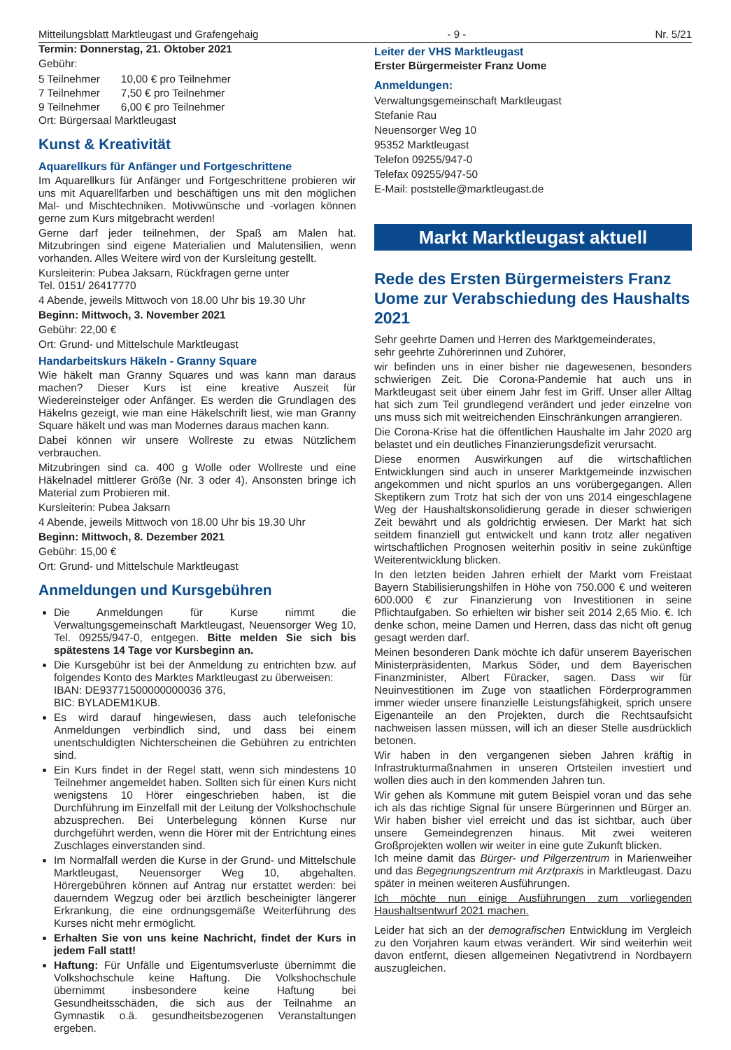Mitteilungsblatt Marktleugast und Grafengehaig - 9 - Nr. 5/21
Termin: Donnerstag, 21. Oktober 2021
Gebühr:
| 5 Teilnehmer | 10,00 € pro Teilnehmer |
| 7 Teilnehmer | 7,50 € pro Teilnehmer |
| 9 Teilnehmer | 6,00 € pro Teilnehmer |
Ort: Bürgersaal Marktleugast
Kunst & Kreativität
Aquarellkurs für Anfänger und Fortgeschrittene
Im Aquarellkurs für Anfänger und Fortgeschrittene probieren wir uns mit Aquarellfarben und beschäftigen uns mit den möglichen Mal- und Mischtechniken. Motivwünsche und -vorlagen können gerne zum Kurs mitgebracht werden!
Gerne darf jeder teilnehmen, der Spaß am Malen hat. Mitzubringen sind eigene Materialien und Malutensilien, wenn vorhanden. Alles Weitere wird von der Kursleitung gestellt.
Kursleiterin: Pubea Jaksarn, Rückfragen gerne unter
Tel. 0151/ 26417770
4 Abende, jeweils Mittwoch von 18.00 Uhr bis 19.30 Uhr
Beginn: Mittwoch, 3. November 2021
Gebühr: 22,00 €
Ort: Grund- und Mittelschule Marktleugast
Handarbeitskurs Häkeln - Granny Square
Wie häkelt man Granny Squares und was kann man daraus machen? Dieser Kurs ist eine kreative Auszeit für Wiedereinsteiger oder Anfänger. Es werden die Grundlagen des Häkelns gezeigt, wie man eine Häkelschrift liest, wie man Granny Square häkelt und was man Modernes daraus machen kann.
Dabei können wir unsere Wollreste zu etwas Nützlichem verbrauchen.
Mitzubringen sind ca. 400 g Wolle oder Wollreste und eine Häkelnadel mittlerer Größe (Nr. 3 oder 4). Ansonsten bringe ich Material zum Probieren mit.
Kursleiterin: Pubea Jaksarn
4 Abende, jeweils Mittwoch von 18.00 Uhr bis 19.30 Uhr
Beginn: Mittwoch, 8. Dezember 2021
Gebühr: 15,00 €
Ort: Grund- und Mittelschule Marktleugast
Anmeldungen und Kursgebühren
Die Anmeldungen für Kurse nimmt die Verwaltungsgemeinschaft Marktleugast, Neuensorger Weg 10, Tel. 09255/947-0, entgegen. Bitte melden Sie sich bis spätestens 14 Tage vor Kursbeginn an.
Die Kursgebühr ist bei der Anmeldung zu entrichten bzw. auf folgendes Konto des Marktes Marktleugast zu überweisen:
IBAN: DE93771500000000036 376,
BIC: BYLADEM1KUB.
Es wird darauf hingewiesen, dass auch telefonische Anmeldungen verbindlich sind, und dass bei einem unentschuldigten Nichterscheinen die Gebühren zu entrichten sind.
Ein Kurs findet in der Regel statt, wenn sich mindestens 10 Teilnehmer angemeldet haben. Sollten sich für einen Kurs nicht wenigstens 10 Hörer eingeschrieben haben, ist die Durchführung im Einzelfall mit der Leitung der Volkshochschule abzusprechen. Bei Unterbelegung können Kurse nur durchgeführt werden, wenn die Hörer mit der Entrichtung eines Zuschlages einverstanden sind.
Im Normalfall werden die Kurse in der Grund- und Mittelschule Marktleugast, Neuensorger Weg 10, abgehalten. Hörergebühren können auf Antrag nur erstattet werden: bei dauerndem Wegzug oder bei ärztlich bescheinigter längerer Erkrankung, die eine ordnungsgemäße Weiterführung des Kurses nicht mehr ermöglicht.
Erhalten Sie von uns keine Nachricht, findet der Kurs in jedem Fall statt!
Haftung: Für Unfälle und Eigentumsverluste übernimmt die Volkshochschule keine Haftung. Die Volkshochschule übernimmt insbesondere keine Haftung bei Gesundheitsschäden, die sich aus der Teilnahme an Gymnastik o.ä. gesundheitsbezogenen Veranstaltungen ergeben.
Leiter der VHS Marktleugast
Erster Bürgermeister Franz Uome
Anmeldungen:
Verwaltungsgemeinschaft Marktleugast
Stefanie Rau
Neuensorger Weg 10
95352 Marktleugast
Telefon 09255/947-0
Telefax 09255/947-50
E-Mail: poststelle@marktleugast.de
Markt Marktleugast aktuell
Rede des Ersten Bürgermeisters Franz Uome zur Verabschiedung des Haushalts 2021
Sehr geehrte Damen und Herren des Marktgemeinderates,
sehr geehrte Zuhörerinnen und Zuhörer,
wir befinden uns in einer bisher nie dagewesenen, besonders schwierigen Zeit. Die Corona-Pandemie hat auch uns in Marktleugast seit über einem Jahr fest im Griff. Unser aller Alltag hat sich zum Teil grundlegend verändert und jeder einzelne von uns muss sich mit weitreichenden Einschränkungen arrangieren.
Die Corona-Krise hat die öffentlichen Haushalte im Jahr 2020 arg belastet und ein deutliches Finanzierungsdefizit verursacht.
Diese enormen Auswirkungen auf die wirtschaftlichen Entwicklungen sind auch in unserer Marktgemeinde inzwischen angekommen und nicht spurlos an uns vorübergegangen. Allen Skeptikern zum Trotz hat sich der von uns 2014 eingeschlagene Weg der Haushaltskonsolidierung gerade in dieser schwierigen Zeit bewährt und als goldrichtig erwiesen. Der Markt hat sich seitdem finanziell gut entwickelt und kann trotz aller negativen wirtschaftlichen Prognosen weiterhin positiv in seine zukünftige Weiterentwicklung blicken.
In den letzten beiden Jahren erhielt der Markt vom Freistaat Bayern Stabilisierungshilfen in Höhe von 750.000 € und weiteren 600.000 € zur Finanzierung von Investitionen in seine Pflichtaufgaben. So erhielten wir bisher seit 2014 2,65 Mio. €. Ich denke schon, meine Damen und Herren, dass das nicht oft genug gesagt werden darf.
Meinen besonderen Dank möchte ich dafür unserem Bayerischen Ministerpräsidenten, Markus Söder, und dem Bayerischen Finanzminister, Albert Füracker, sagen. Dass wir für Neuinvestitionen im Zuge von staatlichen Förderprogrammen immer wieder unsere finanzielle Leistungsfähigkeit, sprich unsere Eigenanteile an den Projekten, durch die Rechtsaufsicht nachweisen lassen müssen, will ich an dieser Stelle ausdrücklich betonen.
Wir haben in den vergangenen sieben Jahren kräftig in Infrastrukturmaßnahmen in unseren Ortsteilen investiert und wollen dies auch in den kommenden Jahren tun.
Wir gehen als Kommune mit gutem Beispiel voran und das sehe ich als das richtige Signal für unsere Bürgerinnen und Bürger an. Wir haben bisher viel erreicht und das ist sichtbar, auch über unsere Gemeindegrenzen hinaus. Mit zwei weiteren Großprojekten wollen wir weiter in eine gute Zukunft blicken.
Ich meine damit das Bürger- und Pilgerzentrum in Marienweiher und das Begegnungszentrum mit Arztpraxis in Marktleugast. Dazu später in meinen weiteren Ausführungen.
Ich möchte nun einige Ausführungen zum vorliegenden Haushaltsentwurf 2021 machen.
Leider hat sich an der demografischen Entwicklung im Vergleich zu den Vorjahren kaum etwas verändert. Wir sind weiterhin weit davon entfernt, diesen allgemeinen Negativtrend in Nordbayern auszugleichen.